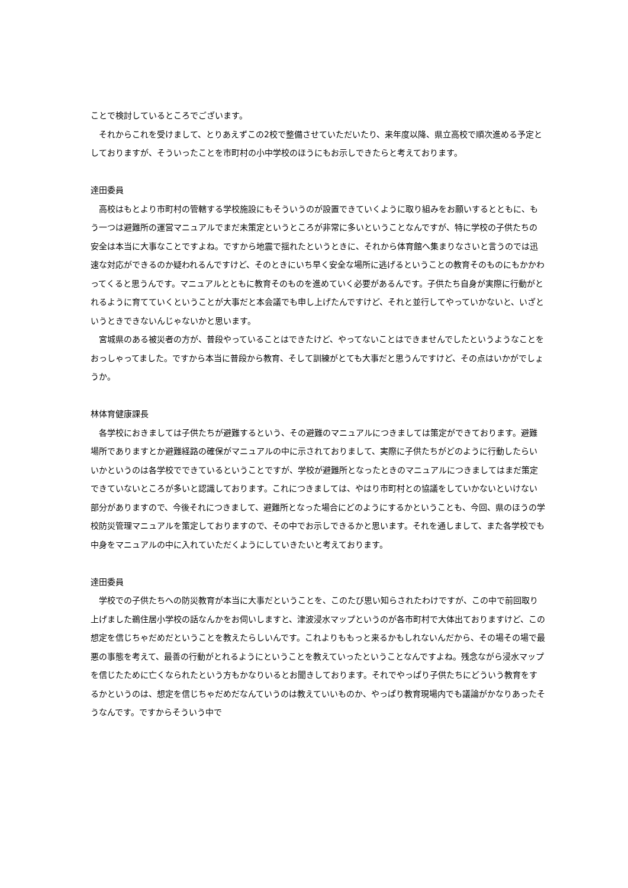ことで検討しているところでございます。
　それからこれを受けまして、とりあえずこの2校で整備させていただいたり、来年度以降、県立高校で順次進める予定としておりますが、そういったことを市町村の小中学校のほうにもお示しできたらと考えております。
達田委員
　高校はもとより市町村の管轄する学校施設にもそういうのが設置できていくように取り組みをお願いするとともに、もう一つは避難所の運営マニュアルでまだ未策定というところが非常に多いということなんですが、特に学校の子供たちの安全は本当に大事なことですよね。ですから地震で揺れたというときに、それから体育館へ集まりなさいと言うのでは迅速な対応ができるのか疑われるんですけど、そのときにいち早く安全な場所に逃げるということの教育そのものにもかかわってくると思うんです。マニュアルとともに教育そのものを進めていく必要があるんです。子供たち自身が実際に行動がとれるように育てていくということが大事だと本会議でも申し上げたんですけど、それと並行してやっていかないと、いざというときできないんじゃないかと思います。
　宮城県のある被災者の方が、普段やっていることはできたけど、やってないことはできませんでしたというようなことをおっしゃってました。ですから本当に普段から教育、そして訓練がとても大事だと思うんですけど、その点はいかがでしょうか。
林体育健康課長
　各学校におきましては子供たちが避難するという、その避難のマニュアルにつきましては策定ができております。避難場所でありますとか避難経路の確保がマニュアルの中に示されておりまして、実際に子供たちがどのように行動したらいいかというのは各学校でできているということですが、学校が避難所となったときのマニュアルにつきましてはまだ策定できていないところが多いと認識しております。これにつきましては、やはり市町村との協議をしていかないといけない部分がありますので、今後それにつきまして、避難所となった場合にどのようにするかということも、今回、県のほうの学校防災管理マニュアルを策定しておりますので、その中でお示しできるかと思います。それを通しまして、また各学校でも中身をマニュアルの中に入れていただくようにしていきたいと考えております。
達田委員
　学校での子供たちへの防災教育が本当に大事だということを、このたび思い知らされたわけですが、この中で前回取り上げました鵜住居小学校の話なんかをお伺いしますと、津波浸水マップというのが各市町村で大体出ておりますけど、この想定を信じちゃだめだということを教えたらしいんです。これよりももっと来るかもしれないんだから、その場その場で最悪の事態を考えて、最善の行動がとれるようにということを教えていったということなんですよね。残念ながら浸水マップを信じたために亡くなられたという方もかなりいるとお聞きしております。それでやっぱり子供たちにどういう教育をするかというのは、想定を信じちゃだめだなんていうのは教えていいものか、やっぱり教育現場内でも議論がかなりあったそうなんです。ですからそういう中で